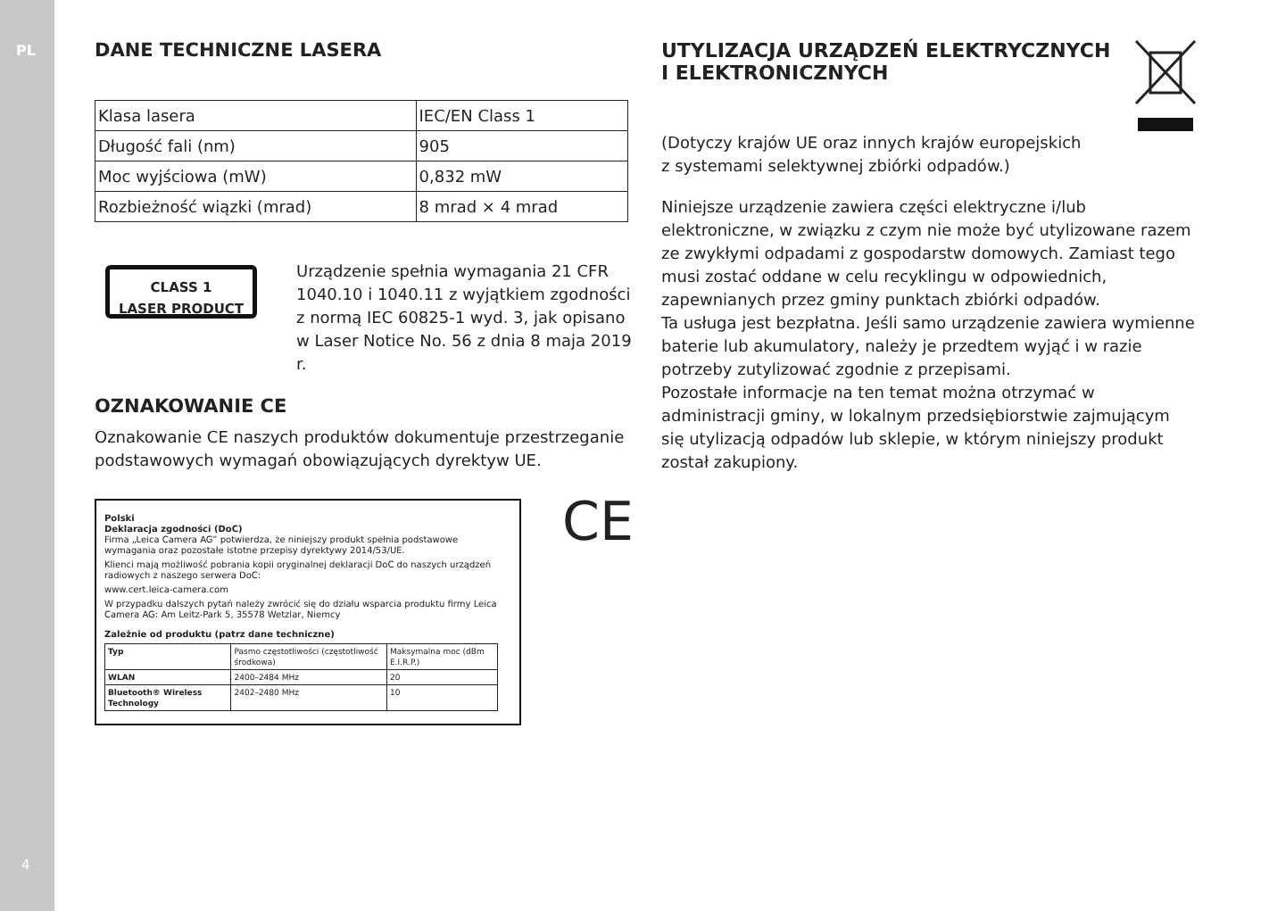PL
4
DANE TECHNICZNE LASERA
| Klasa lasera | IEC/EN Class 1 |
| Długość fali (nm) | 905 |
| Moc wyjściowa (mW) | 0,832 mW |
| Rozbieżność wiązki (mrad) | 8 mrad × 4 mrad |
CLASS 1
LASER PRODUCT
Urządzenie spełnia wymagania 21 CFR 1040.10 i 1040.11 z wyjątkiem zgodności z normą IEC 60825-1 wyd. 3, jak opisano w Laser Notice No. 56 z dnia 8 maja 2019 r.
OZNAKOWANIE CE
Oznakowanie CE naszych produktów dokumentuje przestrzeganie podstawowych wymagań obowiązujących dyrektyw UE.
Polski
Deklaracja zgodności (DoC)
Firma „Leica Camera AG” potwierdza, że niniejszy produkt spełnia podstawowe wymagania oraz pozostałe istotne przepisy dyrektywy 2014/53/UE.
Klienci mają możliwość pobrania kopii oryginalnej deklaracji DoC do naszych urządzeń radiowych z naszego serwera DoC:
www.cert.leica-camera.com
W przypadku dalszych pytań należy zwrócić się do działu wsparcia produktu firmy Leica Camera AG: Am Leitz-Park 5, 35578 Wetzlar, Niemcy
Zależnie od produktu (patrz dane techniczne)
| Typ | Pasmo częstotliwości (częstotliwość środkowa) | Maksymalna moc (dBm E.I.R.P.) |
| WLAN | 2400–2484 MHz | 20 |
| Bluetooth® Wireless Technology | 2402–2480 MHz | 10 |
CE
UTYLIZACJA URZĄDZEŃ ELEKTRYCZNYCH
I ELEKTRONICZNYCH
(Dotyczy krajów UE oraz innych krajów europejskich
z systemami selektywnej zbiórki odpadów.)
Niniejsze urządzenie zawiera części elektryczne i/lub elektroniczne, w związku z czym nie może być utylizowane razem ze zwykłymi odpadami z gospodarstw domowych. Zamiast tego musi zostać oddane w celu recyklingu w odpowiednich, zapewnianych przez gminy punktach zbiórki odpadów.
Ta usługa jest bezpłatna. Jeśli samo urządzenie zawiera wymienne baterie lub akumulatory, należy je przedtem wyjąć i w razie potrzeby zutylizować zgodnie z przepisami.
Pozostałe informacje na ten temat można otrzymać w administracji gminy, w lokalnym przedsiębiorstwie zajmującym się utylizacją odpadów lub sklepie, w którym niniejszy produkt został zakupiony.